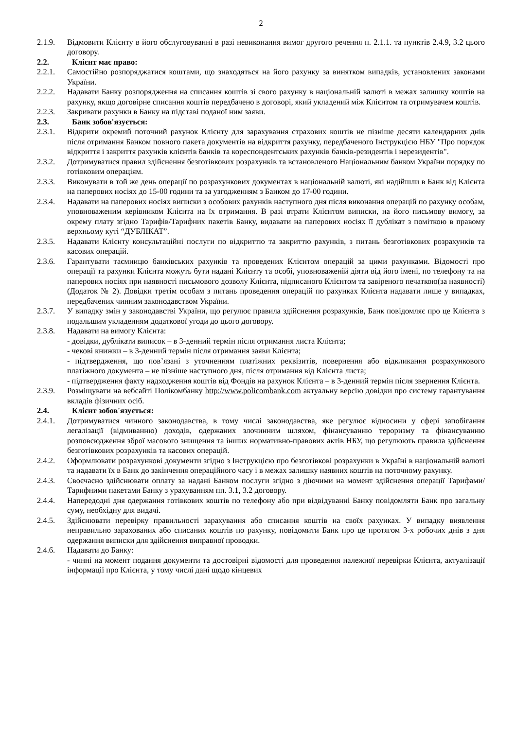2
2.1.9. Відмовити Клієнту в його обслуговуванні в разі невиконання вимог другого речення п. 2.1.1. та пунктів 2.4.9, 3.2 цього договору.
2.2. Клієнт має право:
2.2.1. Самостійно розпоряджатися коштами, що знаходяться на його рахунку за винятком випадків, установлених законами України.
2.2.2. Надавати Банку розпорядження на списання коштів зі свого рахунку в національній валюті в межах залишку коштів на рахунку, якщо договірне списання коштів передбачено в договорі, який укладений між Клієнтом та отримувачем коштів.
2.2.3. Закривати рахунки в Банку на підставі поданої ним заяви.
2.3. Банк зобов'язується:
2.3.1. Відкрити окремий поточний рахунок Клієнту для зарахування страхових коштів не пізніше десяти календарних днів після отримання Банком повного пакета документів на відкриття рахунку, передбаченого Інструкцією НБУ "Про порядок відкриття і закриття рахунків клієнтів банків та кореспондентських рахунків банків-резидентів і нерезидентів".
2.3.2. Дотримуватися правил здійснення безготівкових розрахунків та встановленого Національним банком України порядку по готівковим операціям.
2.3.3. Виконувати в той же день операції по розрахункових документах в національній валюті, які надійшли в Банк від Клієнта на паперових носіях до 15-00 години та за узгодженням з Банком до 17-00 години.
2.3.4. Надавати на паперових носіях виписки з особових рахунків наступного дня після виконання операцій по рахунку особам, уповноваженим керівником Клієнта на їх отримання. В разі втрати Клієнтом виписки, на його письмову вимогу, за окрему плату згідно Тарифів/Тарифних пакетів Банку, видавати на паперових носіях її дублікат з поміткою в правому верхньому куті “ДУБЛІКАТ”.
2.3.5. Надавати Клієнту консультаційні послуги по відкриттю та закриттю рахунків, з питань безготівкових розрахунків та касових операцій.
2.3.6. Гарантувати таємницю банківських рахунків та проведених Клієнтом операцій за цими рахунками. Відомості про операції та рахунки Клієнта можуть бути надані Клієнту та особі, уповноваженій діяти від його імені, по телефону та на паперових носіях при наявності письмового дозволу Клієнта, підписаного Клієнтом та завіреного печаткою(за наявності) (Додаток № 2). Довідки третім особам з питань проведення операцій по рахунках Клієнта надавати лише у випадках, передбачених чинним законодавством України.
2.3.7. У випадку змін у законодавстві України, що регулює правила здійснення розрахунків, Банк повідомляє про це Клієнта з подальшим укладенням додаткової угоди до цього договору.
2.3.8. Надавати на вимогу Клієнта:
- довідки, дублікати виписок – в 3-денний термін після отримання листа Клієнта;
- чекові книжки – в 3-денний термін після отримання заяви Клієнта;
- підтвердження, що пов’язані з уточненням платіжних реквізитів, повернення або відкликання розрахункового платіжного документа – не пізніше наступного дня, після отримання від Клієнта листа;
- підтвердження факту надходження коштів від Фондів на рахунок Клієнта – в 3-денний термін після звернення Клієнта.
2.3.9. Розміщувати на вебсайті Полікомбанку http://www.policombank.com актуальну версію довідки про систему гарантування вкладів фізичних осіб.
2.4. Клієнт зобов'язується:
2.4.1. Дотримуватися чинного законодавства, в тому числі законодавства, яке регулює відносини у сфері запобігання легалізації (відмиванню) доходів, одержаних злочинним шляхом, фінансуванню тероризму та фінансуванню розповсюдження зброї масового знищення та інших нормативно-правових актів НБУ, що регулюють правила здійснення безготівкових розрахунків та касових операцій.
2.4.2. Оформлювати розрахункові документи згідно з Інструкцією про безготівкові розрахунки в Україні в національній валюті та надавати їх в Банк до закінчення операційного часу і в межах залишку наявних коштів на поточному рахунку.
2.4.3. Своєчасно здійснювати оплату за надані Банком послуги згідно з діючими на момент здійснення операції Тарифами/Тарифними пакетами Банку з урахуванням пп. 3.1, 3.2 договору.
2.4.4. Напередодні дня одержання готівкових коштів по телефону або при відвідуванні Банку повідомляти Банк про загальну суму, необхідну для видачі.
2.4.5. Здійснювати перевірку правильності зарахування або списання коштів на своїх рахунках. У випадку виявлення неправильно зарахованих або списаних коштів по рахунку, повідомити Банк про це протягом 3-х робочих днів з дня одержання виписки для здійснення виправної проводки.
2.4.6. Надавати до Банку:
- чинні на момент подання документи та достовірні відомості для проведення належної перевірки Клієнта, актуалізації інформації про Клієнта, у тому числі дані щодо кінцевих